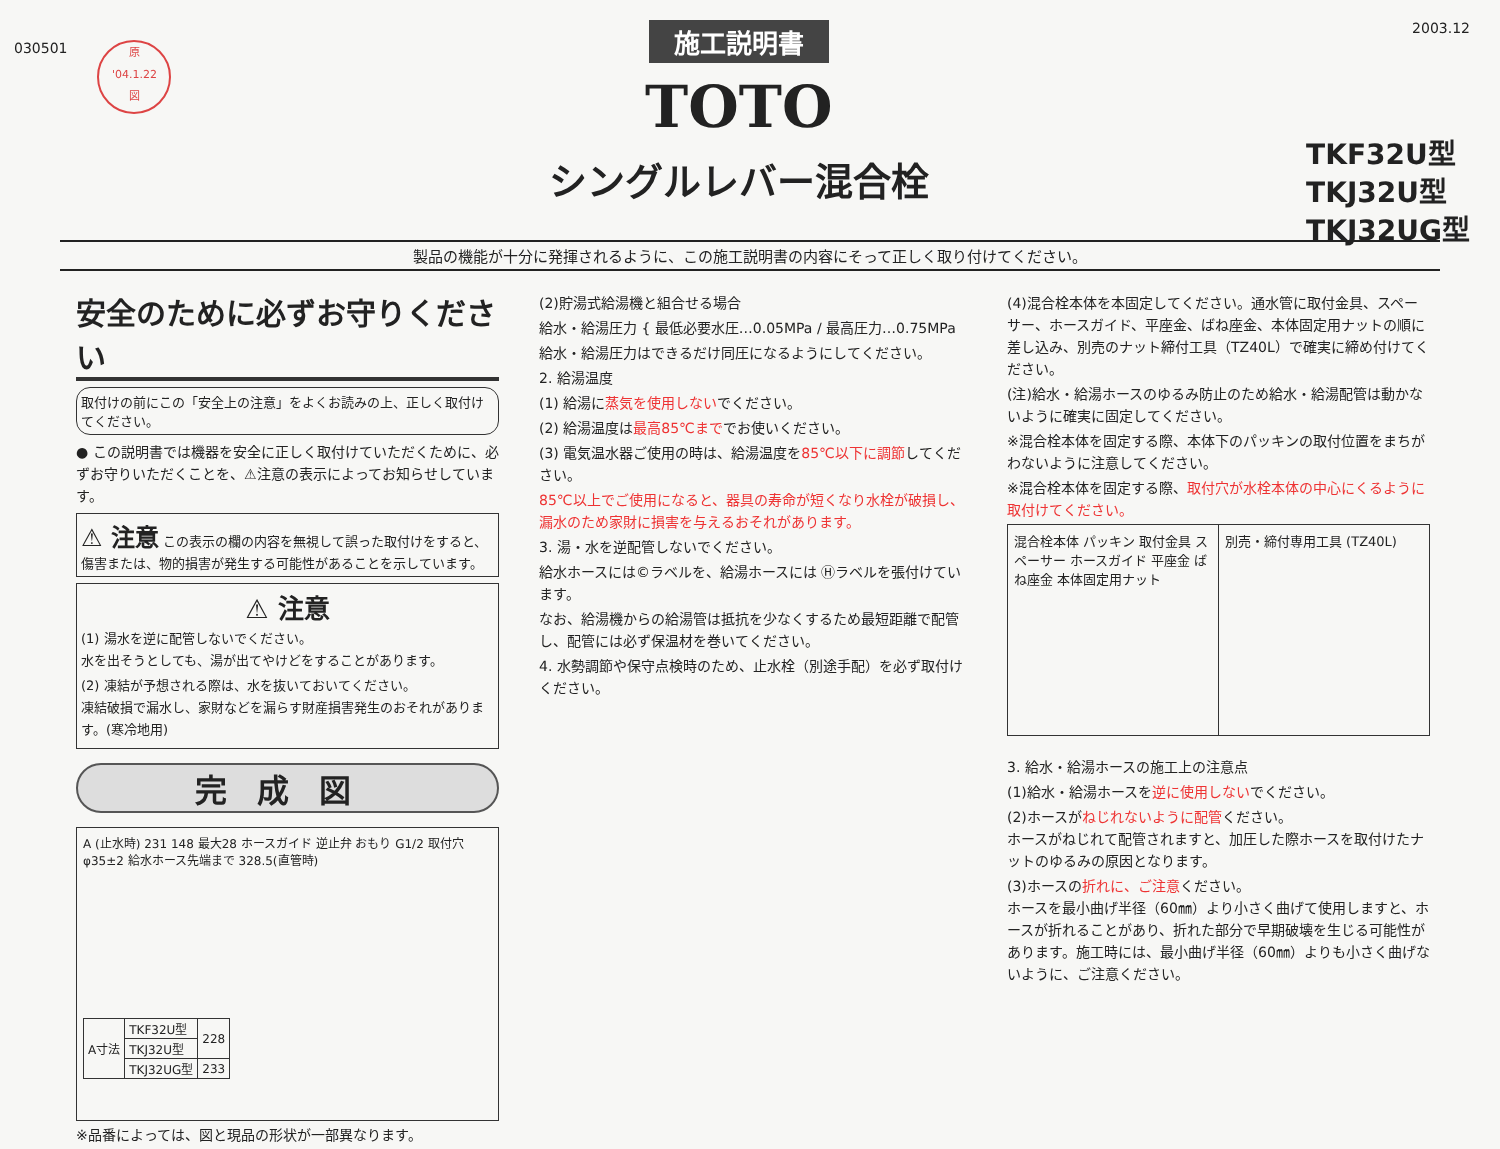030501
原
'04.1.22
図
施工説明書
TOTO
シングルレバー混合栓
2003.12
TKF32U型
TKJ32U型
TKJ32UG型
製品の機能が十分に発揮されるように、この施工説明書の内容にそって正しく取り付けてください。
安全のために必ずお守りください
取付けの前にこの「安全上の注意」をよくお読みの上、正しく取付けてください。
● この説明書では機器を安全に正しく取付けていただくために、必ずお守りいただくことを、⚠注意の表示によってお知らせしています。
⚠ 注意 この表示の欄の内容を無視して誤った取付けをすると、傷害または、物的損害が発生する可能性があることを示しています。
⚠ 注意
(1) 湯水を逆に配管しないでください。
水を出そうとしても、湯が出てやけどをすることがあります。
(2) 凍結が予想される際は、水を抜いておいてください。
凍結破損で漏水し、家財などを漏らす財産損害発生のおそれがあります。(寒冷地用)
完成図
A (止水時) 231 148 最大28 ホースガイド 逆止弁 おもり G1/2 取付穴 φ35±2 給水ホース先端まで 328.5(直管時)
| A寸法 | TKF32U型 | 228 |
| | TKJ32U型 | |
| | TKJ32UG型 | 233 |
※品番によっては、図と現品の形状が一部異なります。
(2)貯湯式給湯機と組合せる場合
給水・給湯圧力 { 最低必要水圧…0.05MPa / 最高圧力…0.75MPa
給水・給湯圧力はできるだけ同圧になるようにしてください。
2. 給湯温度
(1) 給湯に蒸気を使用しないでください。
(2) 給湯温度は最高85℃まででお使いください。
(3) 電気温水器ご使用の時は、給湯温度を85℃以下に調節してください。
85℃以上でご使用になると、器具の寿命が短くなり水栓が破損し、漏水のため家財に損害を与えるおそれがあります。
3. 湯・水を逆配管しないでください。
給水ホースには©ラベルを、給湯ホースには Ⓗラベルを張付けています。
なお、給湯機からの給湯管は抵抗を少なくするため最短距離で配管し、配管には必ず保温材を巻いてください。
4. 水勢調節や保守点検時のため、止水栓（別途手配）を必ず取付けください。
(4)混合栓本体を本固定してください。通水管に取付金具、スペーサー、ホースガイド、平座金、ばね座金、本体固定用ナットの順に差し込み、別売のナット締付工具（TZ40L）で確実に締め付けてください。
(注)給水・給湯ホースのゆるみ防止のため給水・給湯配管は動かないように確実に固定してください。
※混合栓本体を固定する際、本体下のパッキンの取付位置をまちがわないように注意してください。
※混合栓本体を固定する際、取付穴が水栓本体の中心にくるように取付けてください。
混合栓本体 パッキン 取付金具 スペーサー ホースガイド 平座金 ばね座金 本体固定用ナット
別売・締付専用工具 (TZ40L)
3. 給水・給湯ホースの施工上の注意点
(1)給水・給湯ホースを逆に使用しないでください。
(2)ホースがねじれないように配管ください。
ホースがねじれて配管されますと、加圧した際ホースを取付けたナットのゆるみの原因となります。
(3)ホースの折れに、ご注意ください。
ホースを最小曲げ半径（60㎜）より小さく曲げて使用しますと、ホースが折れることがあり、折れた部分で早期破壊を生じる可能性があります。施工時には、最小曲げ半径（60㎜）よりも小さく曲げないように、ご注意ください。